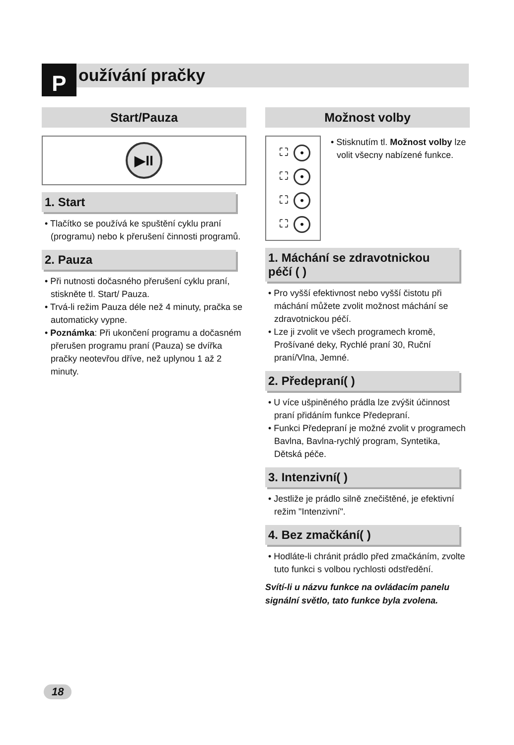P oužívání pračky
Start/Pauza
▶II
1. Start
• Tlačítko se používá ke spuštění cyklu praní (programu) nebo k přerušení činnosti programů.
2. Pauza
• Při nutnosti dočasného přerušení cyklu praní, stiskněte tl. Start/ Pauza.
• Trvá-li režim Pauza déle než 4 minuty, pračka se automaticky vypne.
• Poznámka: Při ukončení programu a dočasném přerušen programu praní (Pauza) se dvířka pračky neotevřou dříve, než uplynou 1 až 2 minuty.
Možnost volby
⛶ •
⛶ •
⛶ •
⛶ •
• Stisknutím tl. Možnost volby lze volit všecny nabízené funkce.
1. Máchání se zdravotnickou péčí ( )
• Pro vyšší efektivnost nebo vyšší čistotu při máchání můžete zvolit možnost máchání se zdravotnickou péčí.
• Lze ji zvolit ve všech programech kromě, Prošívané deky, Rychlé praní 30, Ruční praní/Vlna, Jemné.
2. Předepraní( )
• U více ušpiněného prádla lze zvýšit účinnost praní přidáním funkce Předepraní.
• Funkci Předepraní je možné zvolit v programech Bavlna, Bavlna-rychlý program, Syntetika, Dětská péče.
3. Intenzivní( )
• Jestliže je prádlo silně znečištěné, je efektivní režim "Intenzivní".
4. Bez zmačkání( )
• Hodláte-li chránit prádlo před zmačkáním, zvolte tuto funkci s volbou rychlosti odstředění.
Svítí-li u názvu funkce na ovládacím panelu signální světlo, tato funkce byla zvolena.
18